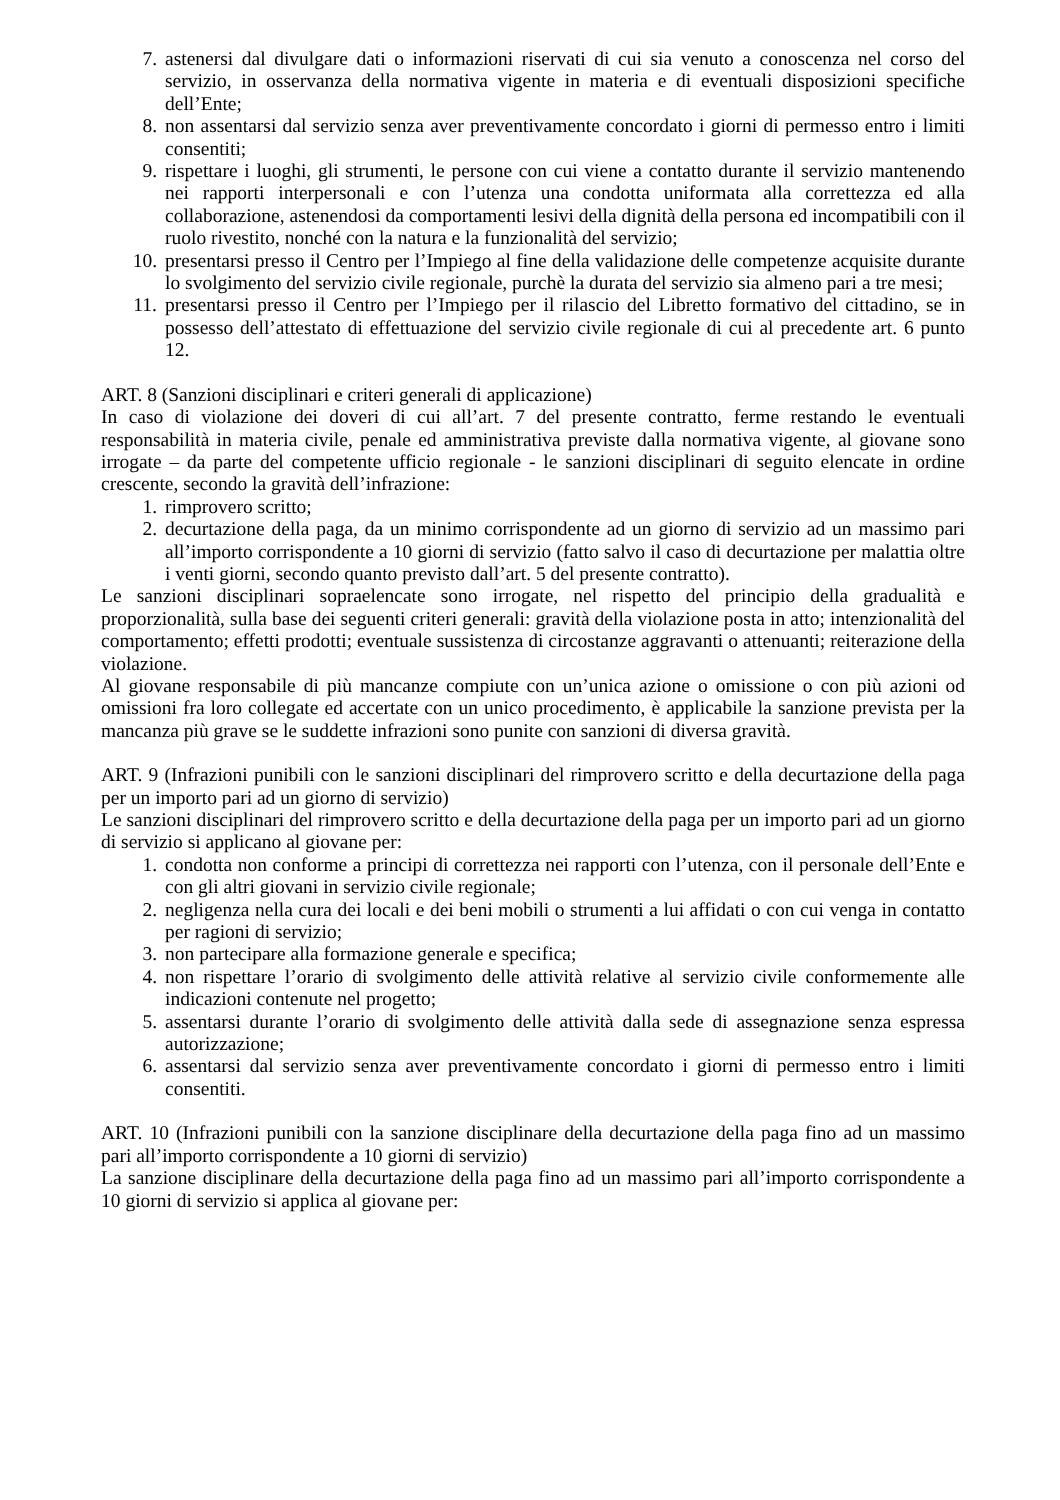7. astenersi dal divulgare dati o informazioni riservati di cui sia venuto a conoscenza nel corso del servizio, in osservanza della normativa vigente in materia e di eventuali disposizioni specifiche dell’Ente;
8. non assentarsi dal servizio senza aver preventivamente concordato i giorni di permesso entro i limiti consentiti;
9. rispettare i luoghi, gli strumenti, le persone con cui viene a contatto durante il servizio mantenendo nei rapporti interpersonali e con l’utenza una condotta uniformata alla correttezza ed alla collaborazione, astenendosi da comportamenti lesivi della dignità della persona ed incompatibili con il ruolo rivestito, nonché con la natura e la funzionalità del servizio;
10. presentarsi presso il Centro per l’Impiego al fine della validazione delle competenze acquisite durante lo svolgimento del servizio civile regionale, purchè la durata del servizio sia almeno pari a tre mesi;
11. presentarsi presso il Centro per l’Impiego per il rilascio del Libretto formativo del cittadino, se in possesso dell’attestato di effettuazione del servizio civile regionale di cui al precedente art. 6 punto 12.
ART. 8 (Sanzioni disciplinari e criteri generali di applicazione)
In caso di violazione dei doveri di cui all’art. 7 del presente contratto, ferme restando le eventuali responsabilità in materia civile, penale ed amministrativa previste dalla normativa vigente, al giovane sono irrogate – da parte del competente ufficio regionale - le sanzioni disciplinari di seguito elencate in ordine crescente, secondo la gravità dell’infrazione:
1. rimprovero scritto;
2. decurtazione della paga, da un minimo corrispondente ad un giorno di servizio ad un massimo pari all’importo corrispondente a 10 giorni di servizio (fatto salvo il caso di decurtazione per malattia oltre i venti giorni, secondo quanto previsto dall’art. 5 del presente contratto).
Le sanzioni disciplinari sopraelencate sono irrogate, nel rispetto del principio della gradualità e proporzionalità, sulla base dei seguenti criteri generali: gravità della violazione posta in atto; intenzionalità del comportamento; effetti prodotti; eventuale sussistenza di circostanze aggravanti o attenuanti; reiterazione della violazione.
Al giovane responsabile di più mancanze compiute con un’unica azione o omissione o con più azioni od omissioni fra loro collegate ed accertate con un unico procedimento, è applicabile la sanzione prevista per la mancanza più grave se le suddette infrazioni sono punite con sanzioni di diversa gravità.
ART. 9 (Infrazioni punibili con le sanzioni disciplinari del rimprovero scritto e della decurtazione della paga per un importo pari ad un giorno di servizio)
Le sanzioni disciplinari del rimprovero scritto e della decurtazione della paga per un importo pari ad un giorno di servizio si applicano al giovane per:
1. condotta non conforme a principi di correttezza nei rapporti con l’utenza, con il personale dell’Ente e con gli altri giovani in servizio civile regionale;
2. negligenza nella cura dei locali e dei beni mobili o strumenti a lui affidati o con cui venga in contatto per ragioni di servizio;
3. non partecipare alla formazione generale e specifica;
4. non rispettare l’orario di svolgimento delle attività relative al servizio civile conformemente alle indicazioni contenute nel progetto;
5. assentarsi durante l’orario di svolgimento delle attività dalla sede di assegnazione senza espressa autorizzazione;
6. assentarsi dal servizio senza aver preventivamente concordato i giorni di permesso entro i limiti consentiti.
ART. 10 (Infrazioni punibili con la sanzione disciplinare della decurtazione della paga fino ad un massimo pari all’importo corrispondente a 10 giorni di servizio)
La sanzione disciplinare della decurtazione della paga fino ad un massimo pari all’importo corrispondente a 10 giorni di servizio si applica al giovane per: